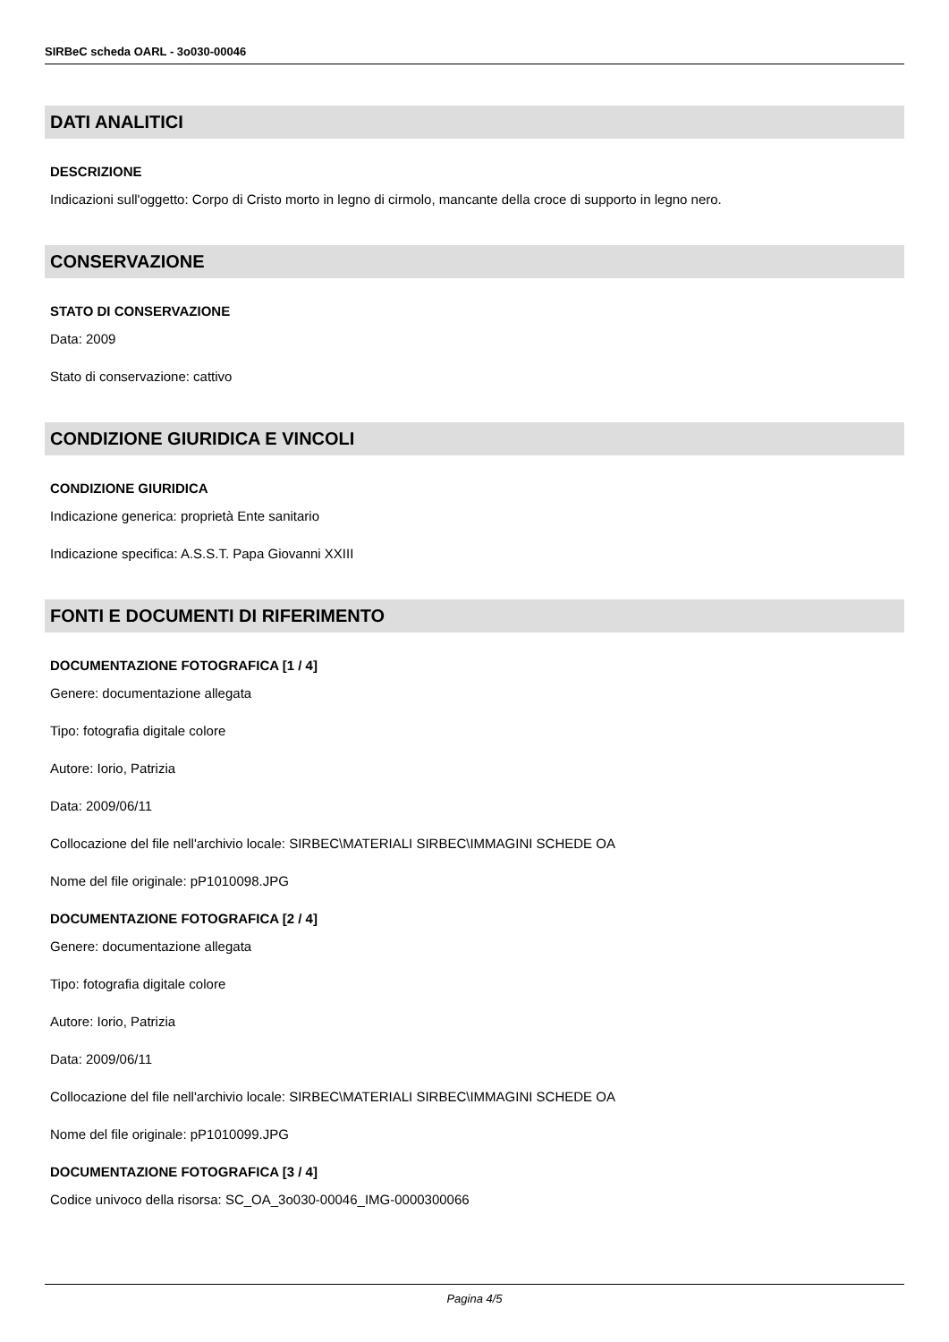SIRBeC scheda OARL - 3o030-00046
DATI ANALITICI
DESCRIZIONE
Indicazioni sull'oggetto: Corpo di Cristo morto in legno di cirmolo, mancante della croce di supporto in legno nero.
CONSERVAZIONE
STATO DI CONSERVAZIONE
Data: 2009
Stato di conservazione: cattivo
CONDIZIONE GIURIDICA E VINCOLI
CONDIZIONE GIURIDICA
Indicazione generica: proprietà Ente sanitario
Indicazione specifica: A.S.S.T. Papa Giovanni XXIII
FONTI E DOCUMENTI DI RIFERIMENTO
DOCUMENTAZIONE FOTOGRAFICA [1 / 4]
Genere: documentazione allegata
Tipo: fotografia digitale colore
Autore: Iorio, Patrizia
Data: 2009/06/11
Collocazione del file nell'archivio locale: SIRBEC\MATERIALI SIRBEC\IMMAGINI SCHEDE OA
Nome del file originale: pP1010098.JPG
DOCUMENTAZIONE FOTOGRAFICA [2 / 4]
Genere: documentazione allegata
Tipo: fotografia digitale colore
Autore: Iorio, Patrizia
Data: 2009/06/11
Collocazione del file nell'archivio locale: SIRBEC\MATERIALI SIRBEC\IMMAGINI SCHEDE OA
Nome del file originale: pP1010099.JPG
DOCUMENTAZIONE FOTOGRAFICA [3 / 4]
Codice univoco della risorsa: SC_OA_3o030-00046_IMG-0000300066
Pagina 4/5